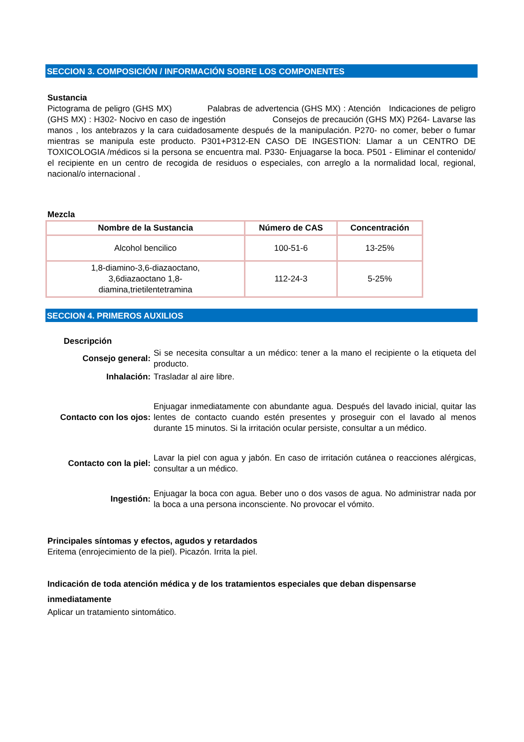SECCION 3. COMPOSICIÓN / INFORMACIÓN SOBRE LOS COMPONENTES
Sustancia
Pictograma de peligro (GHS MX) Palabras de advertencia (GHS MX) : Atención Indicaciones de peligro (GHS MX) : H302- Nocivo en caso de ingestión Consejos de precaución (GHS MX) P264- Lavarse las manos , los antebrazos y la cara cuidadosamente después de la manipulación. P270- no comer, beber o fumar mientras se manipula este producto. P301+P312-EN CASO DE INGESTION: Llamar a un CENTRO DE TOXICOLOGIA /médicos si la persona se encuentra mal. P330- Enjuagarse la boca. P501 - Eliminar el contenido/ el recipiente en un centro de recogida de residuos o especiales, con arreglo a la normalidad local, regional, nacional/o internacional .
Mezcla
| Nombre de la Sustancia | Número de CAS | Concentración |
| --- | --- | --- |
| Alcohol bencilico | 100-51-6 | 13-25% |
| 1,8-diamino-3,6-diazaoctano, 3,6diazaoctano 1,8- diamina,trietilentetramina | 112-24-3 | 5-25% |
SECCION 4. PRIMEROS AUXILIOS
Descripción
| Consejo general: | Si se necesita consultar a un médico: tener a la mano el recipiente o la etiqueta del producto. |
| Inhalación: | Trasladar al aire libre. |
| Contacto con los ojos: | Enjuagar inmediatamente con abundante agua. Después del lavado inicial, quitar las lentes de contacto cuando estén presentes y proseguir con el lavado al menos durante 15 minutos. Si la irritación ocular persiste, consultar a un médico. |
| Contacto con la piel: | Lavar la piel con agua y jabón. En caso de irritación cutánea o reacciones alérgicas, consultar a un médico. |
| Ingestión: | Enjuagar la boca con agua. Beber uno o dos vasos de agua. No administrar nada por la boca a una persona inconsciente. No provocar el vómito. |
Principales síntomas y efectos, agudos y retardados
Eritema (enrojecimiento de la piel). Picazón. Irrita la piel.
Indicación de toda atención médica y de los tratamientos especiales que deban dispensarse inmediatamente
Aplicar un tratamiento sintomático.